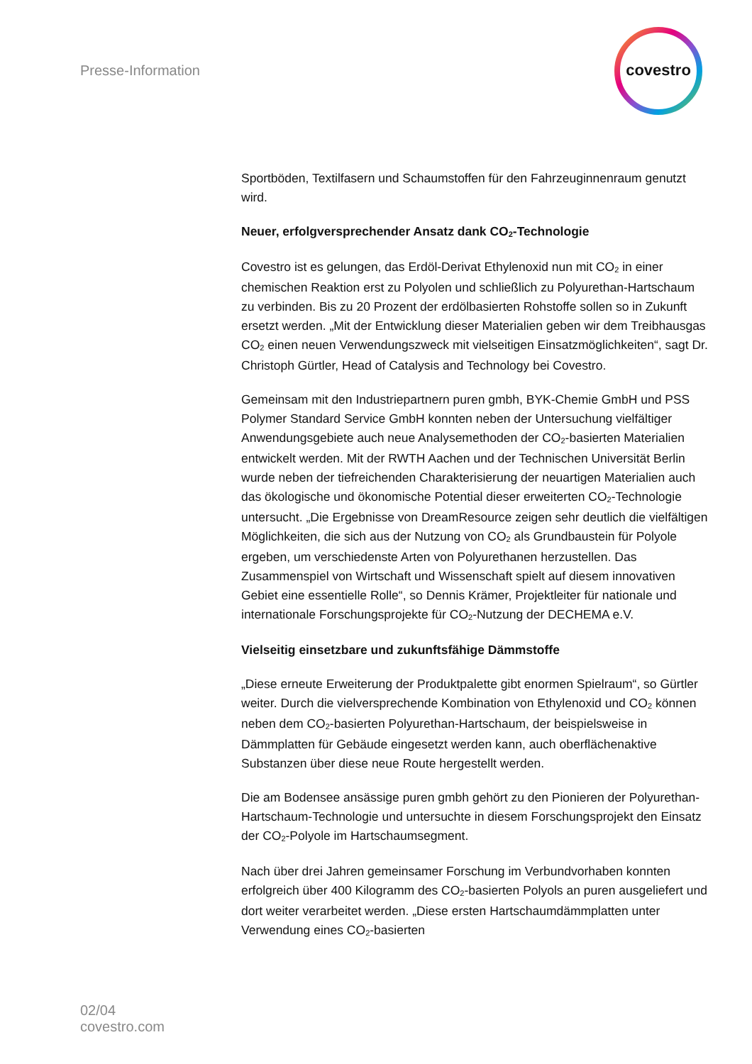Presse-Information
covestro
Sportböden, Textilfasern und Schaumstoffen für den Fahrzeuginnenraum genutzt wird.
Neuer, erfolgversprechender Ansatz dank CO<sub>2</sub>-Technologie
Covestro ist es gelungen, das Erdöl-Derivat Ethylenoxid nun mit CO<sub>2</sub> in einer chemischen Reaktion erst zu Polyolen und schließlich zu Polyurethan-Hartschaum zu verbinden. Bis zu 20 Prozent der erdölbasierten Rohstoffe sollen so in Zukunft ersetzt werden. „Mit der Entwicklung dieser Materialien geben wir dem Treibhausgas CO<sub>2</sub> einen neuen Verwendungszweck mit vielseitigen Einsatzmöglichkeiten“, sagt Dr. Christoph Gürtler, Head of Catalysis and Technology bei Covestro.
Gemeinsam mit den Industriepartnern puren gmbh, BYK-Chemie GmbH und PSS Polymer Standard Service GmbH konnten neben der Untersuchung vielfältiger Anwendungsgebiete auch neue Analysemethoden der CO<sub>2</sub>-basierten Materialien entwickelt werden. Mit der RWTH Aachen und der Technischen Universität Berlin wurde neben der tiefreichenden Charakterisierung der neuartigen Materialien auch das ökologische und ökonomische Potential dieser erweiterten CO<sub>2</sub>-Technologie untersucht. „Die Ergebnisse von DreamResource zeigen sehr deutlich die vielfältigen Möglichkeiten, die sich aus der Nutzung von CO<sub>2</sub> als Grundbaustein für Polyole ergeben, um verschiedenste Arten von Polyurethanen herzustellen. Das Zusammenspiel von Wirtschaft und Wissenschaft spielt auf diesem innovativen Gebiet eine essentielle Rolle“, so Dennis Krämer, Projektleiter für nationale und internationale Forschungsprojekte für CO<sub>2</sub>-Nutzung der DECHEMA e.V.
Vielseitig einsetzbare und zukunftsfähige Dämmstoffe
„Diese erneute Erweiterung der Produktpalette gibt enormen Spielraum“, so Gürtler weiter. Durch die vielversprechende Kombination von Ethylenoxid und CO<sub>2</sub> können neben dem CO<sub>2</sub>-basierten Polyurethan-Hartschaum, der beispielsweise in Dämmplatten für Gebäude eingesetzt werden kann, auch oberflächenaktive Substanzen über diese neue Route hergestellt werden.
Die am Bodensee ansässige puren gmbh gehört zu den Pionieren der Polyurethan-Hartschaum-Technologie und untersuchte in diesem Forschungsprojekt den Einsatz der CO<sub>2</sub>-Polyole im Hartschaumsegment.
Nach über drei Jahren gemeinsamer Forschung im Verbundvorhaben konnten erfolgreich über 400 Kilogramm des CO<sub>2</sub>-basierten Polyols an puren ausgeliefert und dort weiter verarbeitet werden. „Diese ersten Hartschaumdämmplatten unter Verwendung eines CO<sub>2</sub>-basierten
02/04
covestro.com